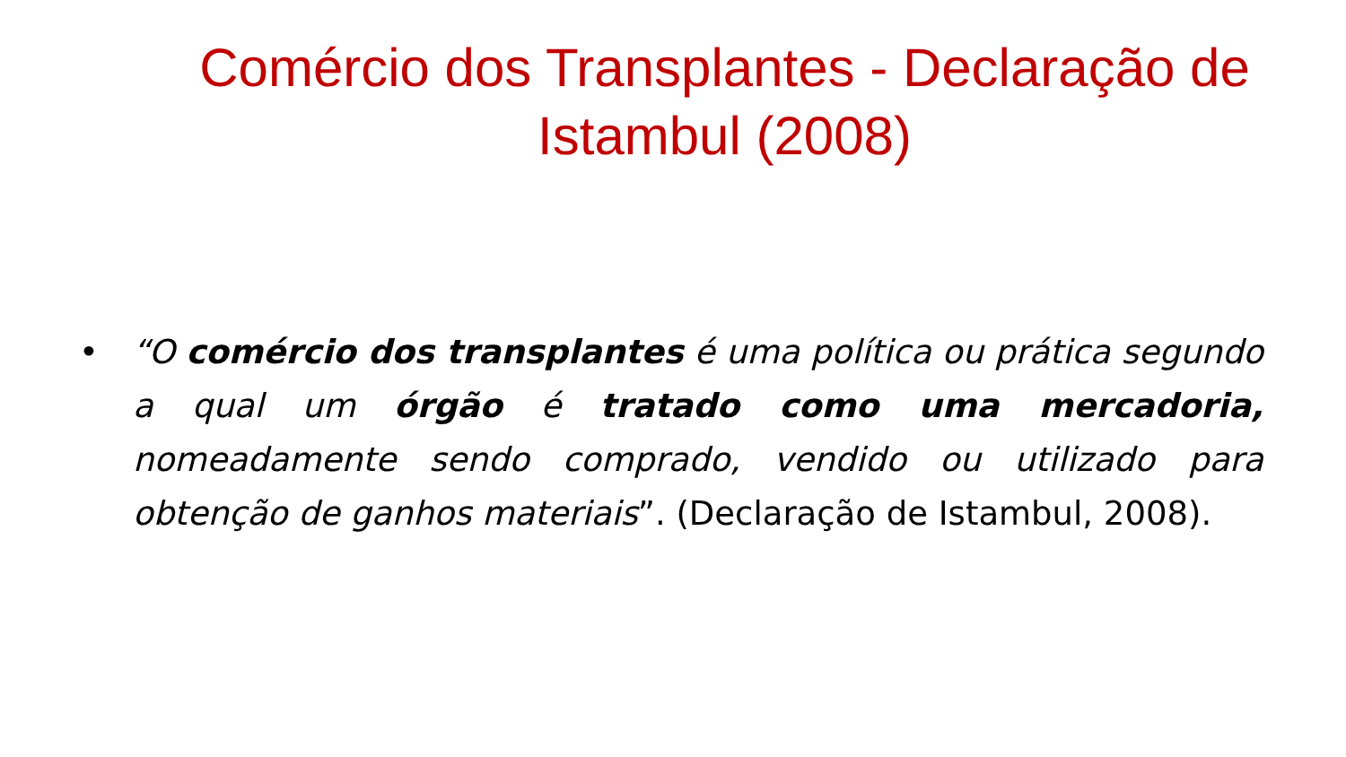Comércio dos Transplantes - Declaração de Istambul (2008)
• “O comércio dos transplantes é uma política ou prática segundo a qual um órgão é tratado como uma mercadoria, nomeadamente sendo comprado, vendido ou utilizado para obtenção de ganhos materiais”. (Declaração de Istambul, 2008).